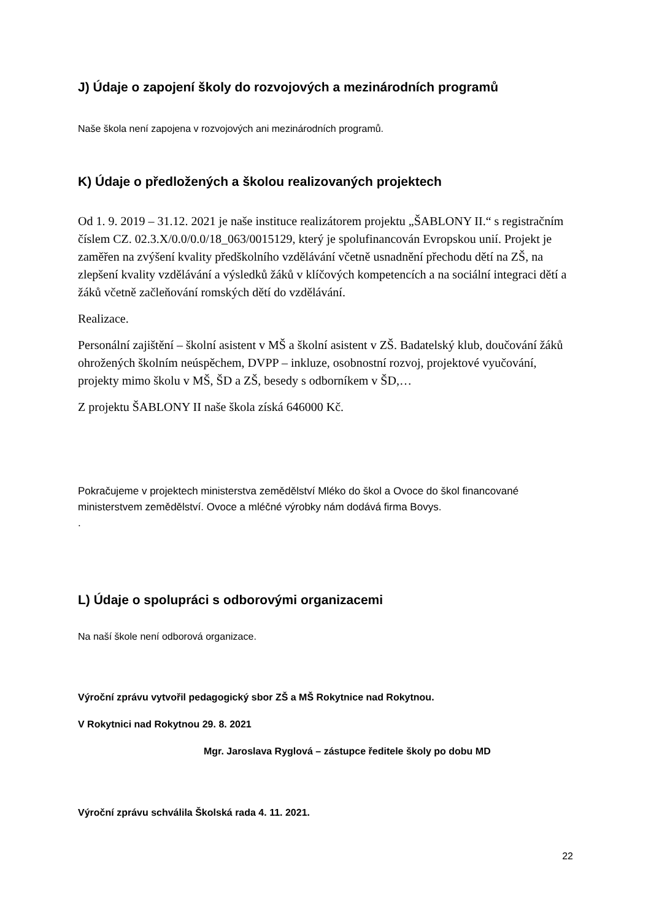J) Údaje o zapojení školy do rozvojových a mezinárodních programů
Naše škola není zapojena v rozvojových ani mezinárodních programů.
K) Údaje o předložených a školou realizovaných projektech
Od 1. 9. 2019 – 31.12. 2021 je naše instituce realizátorem projektu „ŠABLONY II.“ s registračním číslem CZ. 02.3.X/0.0/0.0/18_063/0015129, který je spolufinancován Evropskou unií. Projekt je zaměřen na zvýšení kvality předškolního vzdělávání včetně usnadnění přechodu dětí na ZŠ, na zlepšení kvality vzdělávání a výsledků žáků v klíčových kompetencích a na sociální integraci dětí a žáků včetně začleňování romských dětí do vzdělávání.
Realizace.
Personální zajištění – školní asistent v MŠ a školní asistent v ZŠ. Badatelský klub, doučování žáků ohrožených školním neúspěchem, DVPP – inkluze, osobnostní rozvoj, projektové vyučování, projekty mimo školu v MŠ, ŠD a ZŠ, besedy s odborníkem v ŠD,…
Z projektu ŠABLONY II naše škola získá 646000 Kč.
Pokračujeme v projektech ministerstva zemědělství Mléko do škol a Ovoce do škol financované ministerstvem zemědělství. Ovoce a mléčné výrobky nám dodává firma Bovys.
.
L) Údaje o spolupráci s odborovými organizacemi
Na naší škole není odborová organizace.
Výroční zprávu vytvořil pedagogický sbor ZŠ a MŠ Rokytnice nad Rokytnou.
V Rokytnici nad Rokytnou 29. 8. 2021
Mgr. Jaroslava Ryglová – zástupce ředitele školy po dobu MD
Výroční zprávu schválila Školská rada 4. 11. 2021.
22